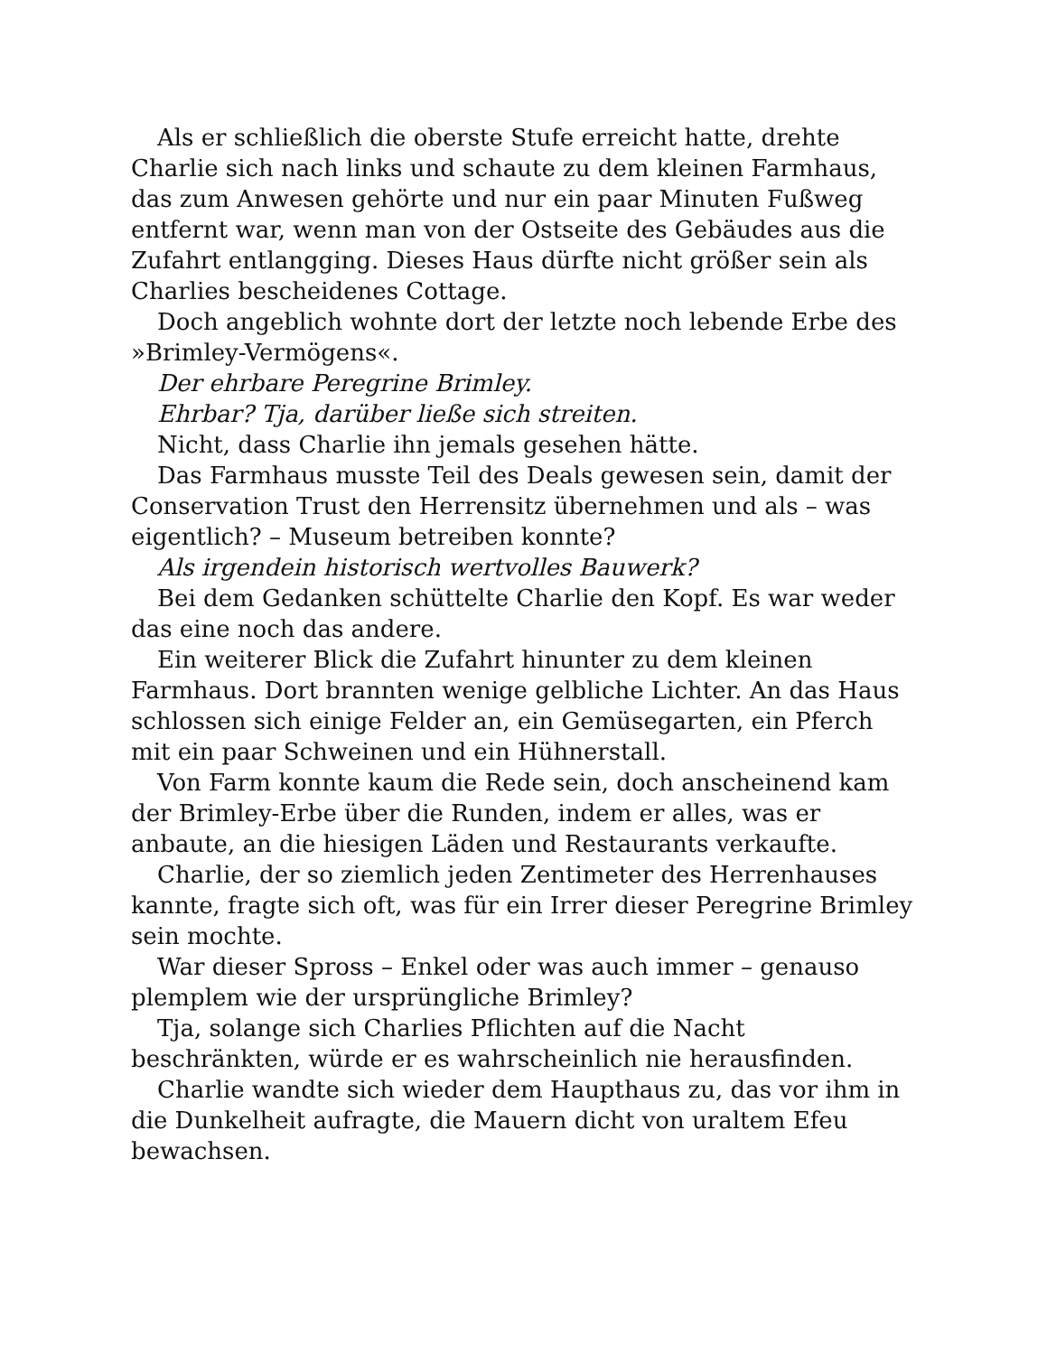Als er schließlich die oberste Stufe erreicht hatte, drehte Charlie sich nach links und schaute zu dem kleinen Farmhaus, das zum Anwesen gehörte und nur ein paar Minuten Fußweg entfernt war, wenn man von der Ostseite des Gebäudes aus die Zufahrt entlangging. Dieses Haus dürfte nicht größer sein als Charlies bescheidenes Cottage.
Doch angeblich wohnte dort der letzte noch lebende Erbe des »Brimley-Vermögens«.
Der ehrbare Peregrine Brimley.
Ehrbar? Tja, darüber ließe sich streiten.
Nicht, dass Charlie ihn jemals gesehen hätte.
Das Farmhaus musste Teil des Deals gewesen sein, damit der Conservation Trust den Herrensitz übernehmen und als – was eigentlich? – Museum betreiben konnte?
Als irgendein historisch wertvolles Bauwerk?
Bei dem Gedanken schüttelte Charlie den Kopf. Es war weder das eine noch das andere.
Ein weiterer Blick die Zufahrt hinunter zu dem kleinen Farmhaus. Dort brannten wenige gelbliche Lichter. An das Haus schlossen sich einige Felder an, ein Gemüsegarten, ein Pferch mit ein paar Schweinen und ein Hühnerstall.
Von Farm konnte kaum die Rede sein, doch anscheinend kam der Brimley-Erbe über die Runden, indem er alles, was er anbaute, an die hiesigen Läden und Restaurants verkaufte.
Charlie, der so ziemlich jeden Zentimeter des Herrenhauses kannte, fragte sich oft, was für ein Irrer dieser Peregrine Brimley sein mochte.
War dieser Spross – Enkel oder was auch immer – genauso plemplem wie der ursprüngliche Brimley?
Tja, solange sich Charlies Pflichten auf die Nacht beschränkten, würde er es wahrscheinlich nie herausfinden.
Charlie wandte sich wieder dem Haupthaus zu, das vor ihm in die Dunkelheit aufragte, die Mauern dicht von uraltem Efeu bewachsen.